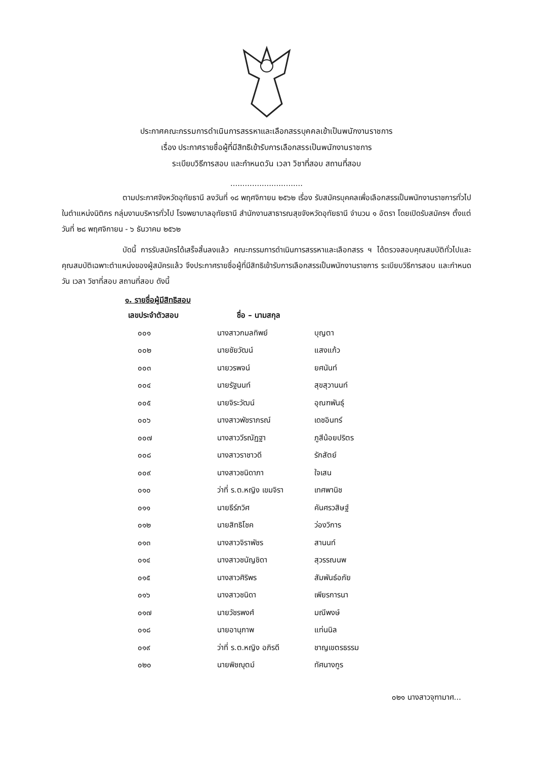ประกาศคณะกรรมการดำเนินการสรรหาและเลือกสรรบุคคลเข้าเป็นพนักงานราชการ
เรื่อง ประกาศรายชื่อผู้ที่มีสิทธิเข้ารับการเลือกสรรเป็นพนักงานราชการ
ระเบียบวิธีการสอบ และกำหนดวัน เวลา วิชาที่สอบ สถานที่สอบ
..............................
ตามประกาศจังหวัดอุทัยธานี ลงวันที่ ๑๘ พฤศจิกายน ๒๕๖๒ เรื่อง รับสมัครบุคคลเพื่อเลือกสรรเป็นพนักงานราชการทั่วไป ในตำแหน่งนิติกร กลุ่มงานบริหารทั่วไป โรงพยาบาลอุทัยธานี สำนักงานสาธารณสุขจังหวัดอุทัยธานี จำนวน ๑ อัตรา โดยเปิดรับสมัครฯ ตั้งแต่วันที่ ๒๘ พฤศจิกายน - ๖ ธันวาคม ๒๕๖๒
บัดนี้ การรับสมัครได้เสร็จสิ้นลงแล้ว คณะกรรมการดำเนินการสรรหาและเลือกสรร ฯ ได้ตรวจสอบคุณสมบัติทั่วไปและคุณสมบัติเฉพาะตำแหน่งของผู้สมัครแล้ว จึงประกาศรายชื่อผู้ที่มีสิทธิเข้ารับการเลือกสรรเป็นพนักงานราชการ ระเบียบวิธีการสอบ และกำหนดวัน เวลา วิชาที่สอบ สถานที่สอบ ดังนี้
๑. รายชื่อผู้มีสิทธิสอบ
| เลขประจำตัวสอบ | ชื่อ – นามสกุล | |
| --- | --- | --- |
| ๐๐๑ | นางสาวกมลทิพย์ | บุญตา |
| ๐๐๒ | นายชัยวัฒน์ | แสงแก้ว |
| ๐๐๓ | นายวรพจน์ | ยศนันท์ |
| ๐๐๔ | นายรัฐนนท์ | สุขสุวานนท์ |
| ๐๐๕ | นายจิระวัฒน์ | อุณฑพันธุ์ |
| ๐๐๖ | นางสาวพัชราภรณ์ | เดชอินทร์ |
| ๐๐๗ | นางสาววีรณัฏฐา | ภูสีน้อยปริตร |
| ๐๐๘ | นางสาวราชาวดี | รักสัตย์ |
| ๐๐๙ | นางสาวชนิดาภา | ใจเสน |
| ๐๑๐ | ว่าที่ ร.ต.หญิง เขมจิรา | เทศพานิช |
| ๐๑๑ | นายธีร์ภวิศ | คันศรวสิษฐ์ |
| ๐๑๒ | นายสิทธิโชค | ว่องวิการ |
| ๐๑๓ | นางสาวจิราพัชร | สานนท์ |
| ๐๑๔ | นางสาวชนัญชิดา | สุวรรณนพ |
| ๐๑๕ | นางสาวศิริพร | สัมพันธ์อภัย |
| ๐๑๖ | นางสาวชนิดา | เพียรการนา |
| ๐๑๗ | นายวัชรพงศ์ | มณีพงษ์ |
| ๐๑๘ | นายอานุภาพ | แท่นนิล |
| ๐๑๙ | ว่าที่ ร.ต.หญิง อภิรดี | ชาญเขตรธรรม |
| ๐๒๐ | นายพิชญุตม์ | ทัศนางกูร |
๐๒๑ นางสาวจุฑามาศ...